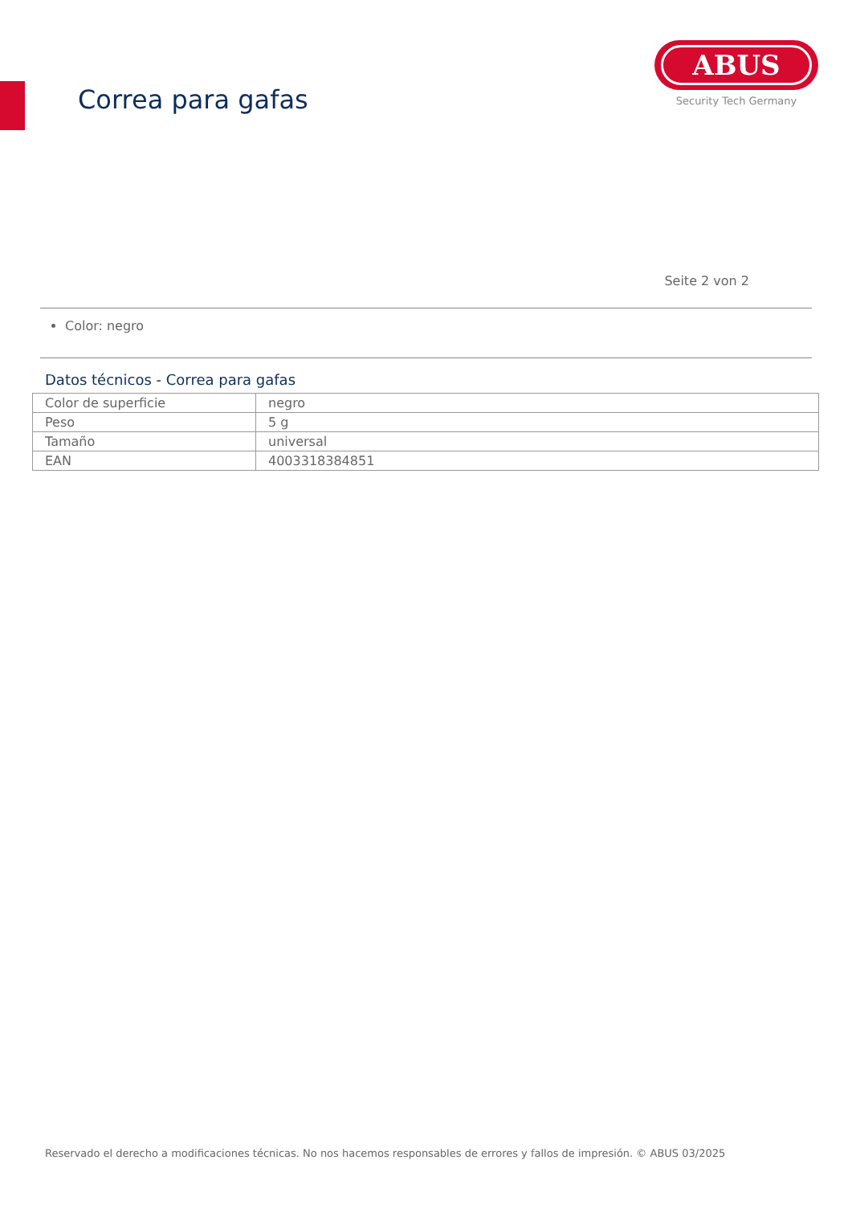Correa para gafas
ABUS
Security Tech Germany
Seite 2 von 2
Color: negro
Datos técnicos - Correa para gafas
| Color de superficie | negro |
| Peso | 5 g |
| Tamaño | universal |
| EAN | 4003318384851 |
Reservado el derecho a modificaciones técnicas. No nos hacemos responsables de errores y fallos de impresión. © ABUS 03/2025